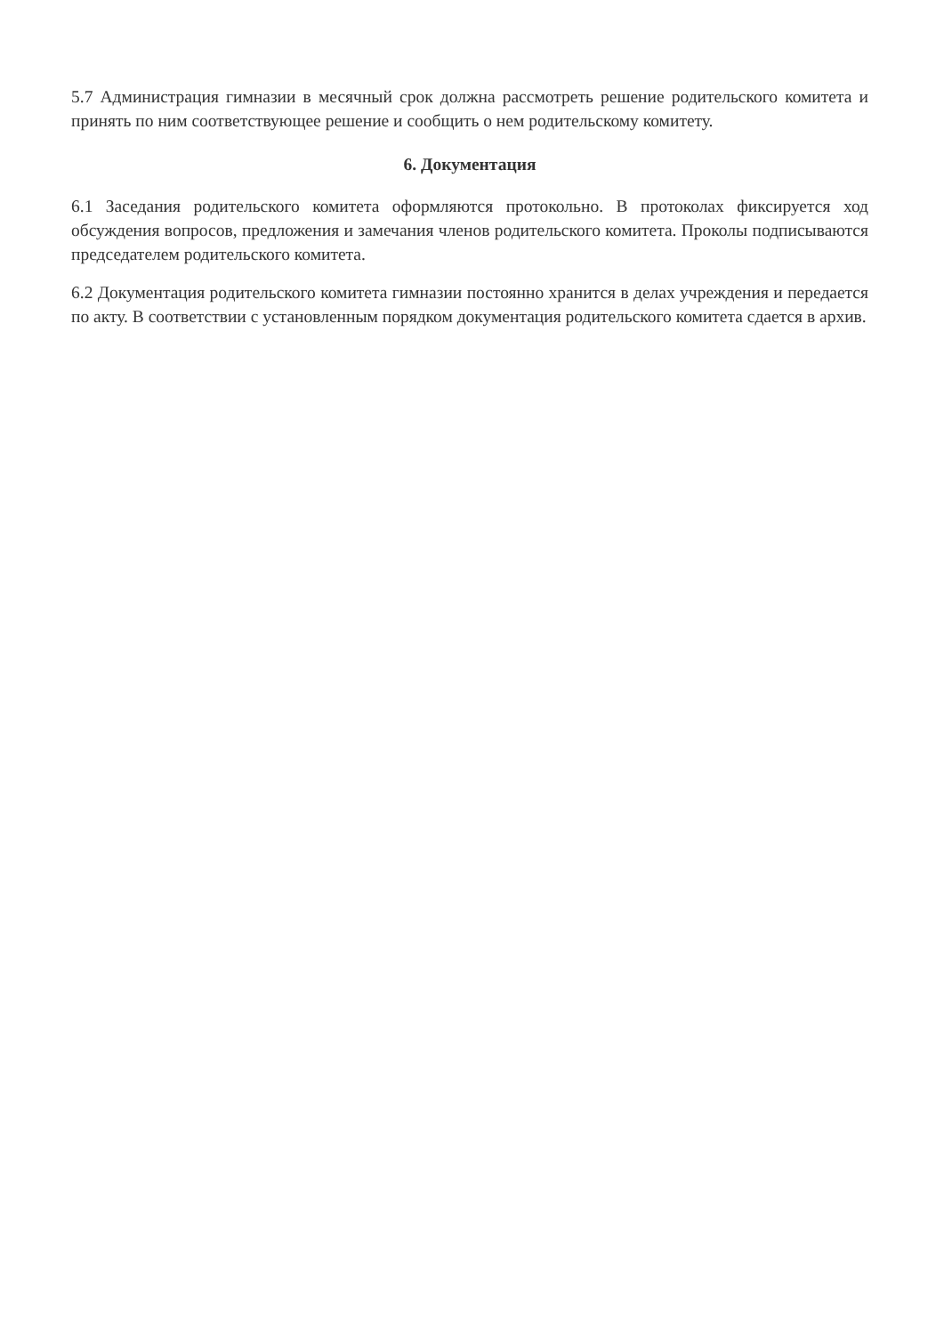5.7 Администрация гимназии в месячный срок должна рассмотреть решение родительского комитета и принять по ним соответствующее решение и сообщить о нем родительскому комитету.
6. Документация
6.1 Заседания родительского комитета оформляются протокольно. В протоколах фиксируется ход обсуждения вопросов, предложения и замечания членов родительского комитета. Проколы подписываются председателем родительского комитета.
6.2 Документация родительского комитета гимназии постоянно хранится в делах учреждения и передается по акту. В соответствии с установленным порядком документация родительского комитета сдается в архив.